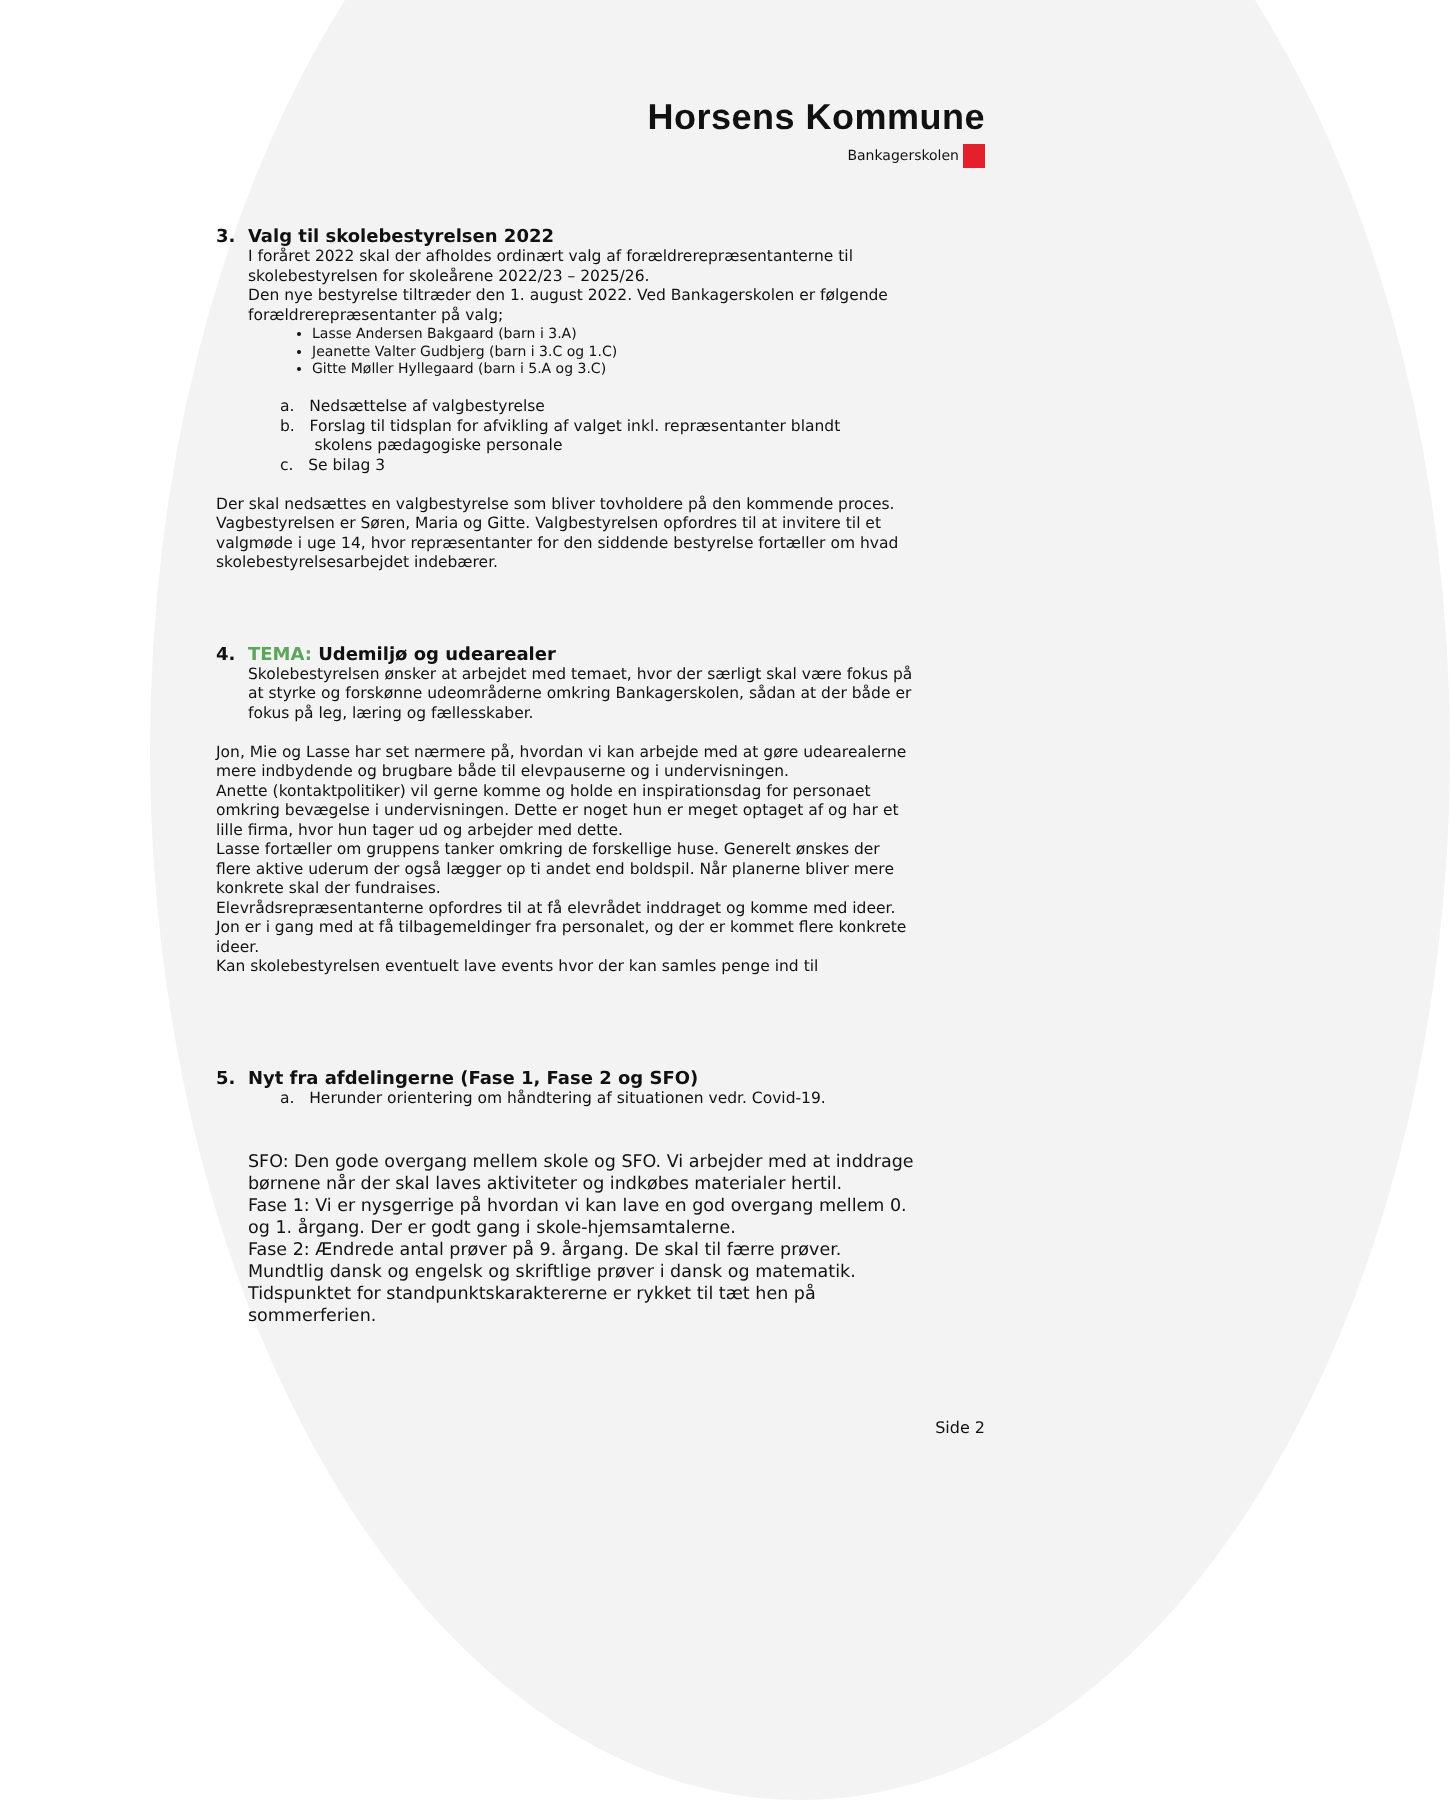Horsens Kommune
Bankagerskolen
3. Valg til skolebestyrelsen 2022
I foråret 2022 skal der afholdes ordinært valg af forældrerepræsentanterne til skolebestyrelsen for skoleårene 2022/23 – 2025/26.
Den nye bestyrelse tiltræder den 1. august 2022. Ved Bankagerskolen er følgende forældrerepræsentanter på valg;
Lasse Andersen Bakgaard (barn i 3.A)
Jeanette Valter Gudbjerg (barn i 3.C og 1.C)
Gitte Møller Hyllegaard (barn i 5.A og 3.C)
a. Nedsættelse af valgbestyrelse
b. Forslag til tidsplan for afvikling af valget inkl. repræsentanter blandt
skolens pædagogiske personale
c. Se bilag 3
Der skal nedsættes en valgbestyrelse som bliver tovholdere på den kommende proces. Vagbestyrelsen er Søren, Maria og Gitte. Valgbestyrelsen opfordres til at invitere til et valgmøde i uge 14, hvor repræsentanter for den siddende bestyrelse fortæller om hvad skolebestyrelsesarbejdet indebærer.
4. TEMA: Udemiljø og udearealer
Skolebestyrelsen ønsker at arbejdet med temaet, hvor der særligt skal være fokus på at styrke og forskønne udeområderne omkring Bankagerskolen, sådan at der både er fokus på leg, læring og fællesskaber.
Jon, Mie og Lasse har set nærmere på, hvordan vi kan arbejde med at gøre udearealerne mere indbydende og brugbare både til elevpauserne og i undervisningen.
Anette (kontaktpolitiker) vil gerne komme og holde en inspirationsdag for personaet omkring bevægelse i undervisningen. Dette er noget hun er meget optaget af og har et lille firma, hvor hun tager ud og arbejder med dette.
Lasse fortæller om gruppens tanker omkring de forskellige huse. Generelt ønskes der flere aktive uderum der også lægger op ti andet end boldspil. Når planerne bliver mere konkrete skal der fundraises.
Elevrådsrepræsentanterne opfordres til at få elevrådet inddraget og komme med ideer.
Jon er i gang med at få tilbagemeldinger fra personalet, og der er kommet flere konkrete ideer.
Kan skolebestyrelsen eventuelt lave events hvor der kan samles penge ind til
5. Nyt fra afdelingerne (Fase 1, Fase 2 og SFO)
a. Herunder orientering om håndtering af situationen vedr. Covid-19.
SFO: Den gode overgang mellem skole og SFO. Vi arbejder med at inddrage børnene når der skal laves aktiviteter og indkøbes materialer hertil.
Fase 1: Vi er nysgerrige på hvordan vi kan lave en god overgang mellem 0. og 1. årgang. Der er godt gang i skole-hjemsamtalerne.
Fase 2: Ændrede antal prøver på 9. årgang. De skal til færre prøver. Mundtlig dansk og engelsk og skriftlige prøver i dansk og matematik. Tidspunktet for standpunktskaraktererne er rykket til tæt hen på sommerferien.
Side 2